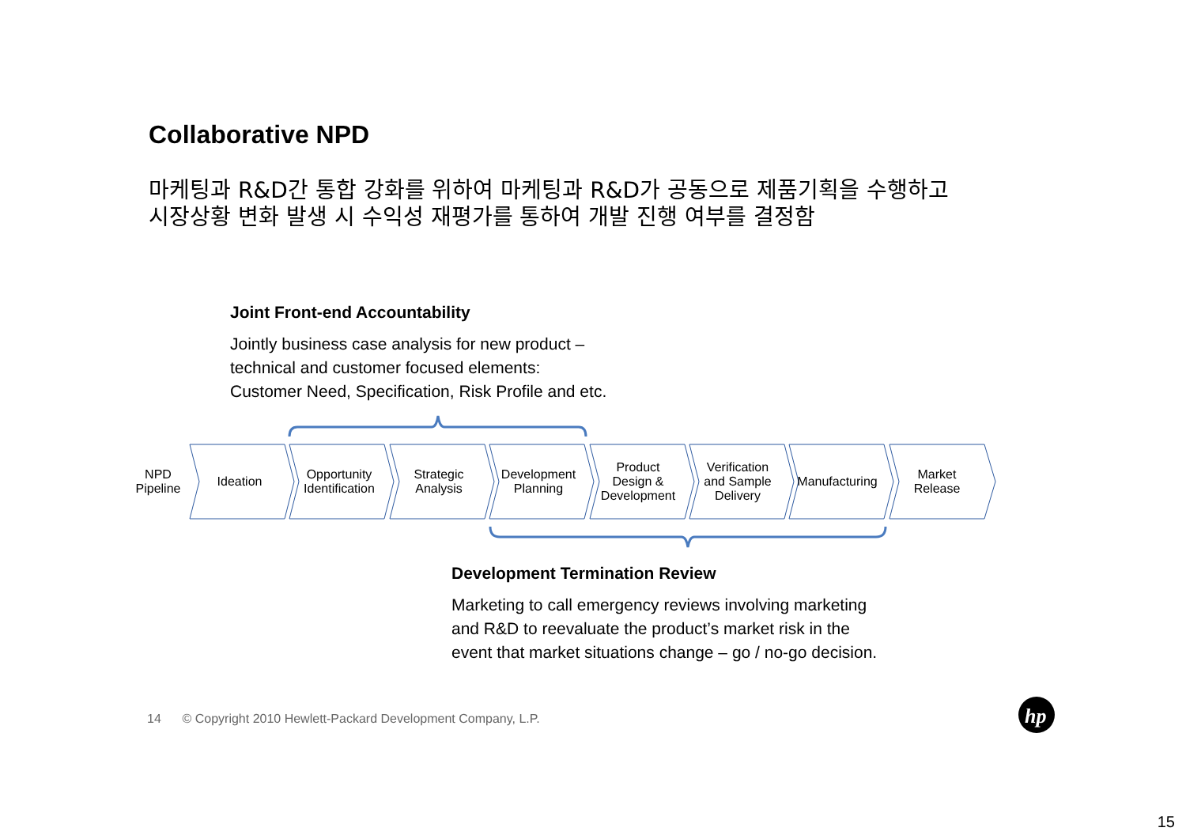Collaborative NPD
마케팅과 R&D간 통합 강화를 위하여 마케팅과 R&D가 공동으로 제품기획을 수행하고
시장상황 변화 발생 시 수익성 재평가를 통하여 개발 진행 여부를 결정함
Joint Front-end Accountability
Jointly business case analysis for new product –
technical and customer focused elements:
Customer Need, Specification, Risk Profile and etc.
hp
NPD
Pipeline
Ideation
Opportunity
Identification
Strategic
Analysis
Development
Planning
Product
Design &
Development
Verification
and Sample
Delivery
Manufacturing
Market
Release
Development Termination Review
Marketing to call emergency reviews involving marketing
and R&D to reevaluate the product’s market risk in the
event that market situations change – go / no-go decision.
14 © Copyright 2010 Hewlett-Packard Development Company, L.P.
15